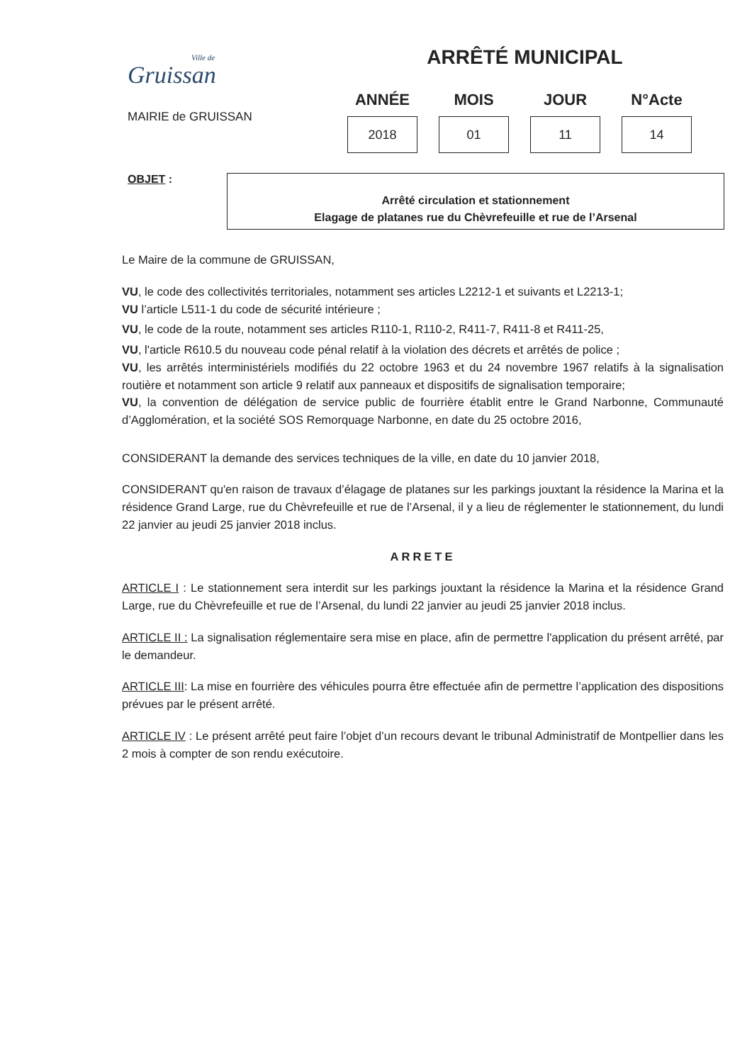Ville de
Gruissan
MAIRIE de GRUISSAN
ARRÊTÉ MUNICIPAL
| ANNÉE | MOIS | JOUR | N°Acte |
| --- | --- | --- | --- |
| 2018 | 01 | 11 | 14 |
OBJET :
Arrêté circulation et stationnement
Elagage de platanes rue du Chèvrefeuille et rue de l’Arsenal
Le Maire de la commune de GRUISSAN,
VU, le code des collectivités territoriales, notamment ses articles L2212-1 et suivants et L2213-1;
VU l’article L511-1 du code de sécurité intérieure ;
VU, le code de la route, notamment ses articles R110-1, R110-2, R411-7, R411-8 et R411-25,
VU, l'article R610.5 du nouveau code pénal relatif à la violation des décrets et arrêtés de police ;
VU, les arrêtés interministériels modifiés du 22 octobre 1963 et du 24 novembre 1967 relatifs à la signalisation routière et notamment son article 9 relatif aux panneaux et dispositifs de signalisation temporaire;
VU, la convention de délégation de service public de fourrière établit entre le Grand Narbonne, Communauté d’Agglomération, et la société SOS Remorquage Narbonne, en date du 25 octobre 2016,
CONSIDERANT la demande des services techniques de la ville, en date du 10 janvier 2018,
CONSIDERANT qu'en raison de travaux d’élagage de platanes sur les parkings jouxtant la résidence la Marina et la résidence Grand Large, rue du Chèvrefeuille et rue de l’Arsenal, il y a lieu de réglementer le stationnement, du lundi 22 janvier au jeudi 25 janvier 2018 inclus.
ARRETE
ARTICLE I : Le stationnement sera interdit sur les parkings jouxtant la résidence la Marina et la résidence Grand Large, rue du Chèvrefeuille et rue de l’Arsenal, du lundi 22 janvier au jeudi 25 janvier 2018 inclus.
ARTICLE II : La signalisation réglementaire sera mise en place, afin de permettre l'application du présent arrêté, par le demandeur.
ARTICLE III: La mise en fourrière des véhicules pourra être effectuée afin de permettre l’application des dispositions prévues par le présent arrêté.
ARTICLE IV : Le présent arrêté peut faire l’objet d’un recours devant le tribunal Administratif de Montpellier dans les 2 mois à compter de son rendu exécutoire.